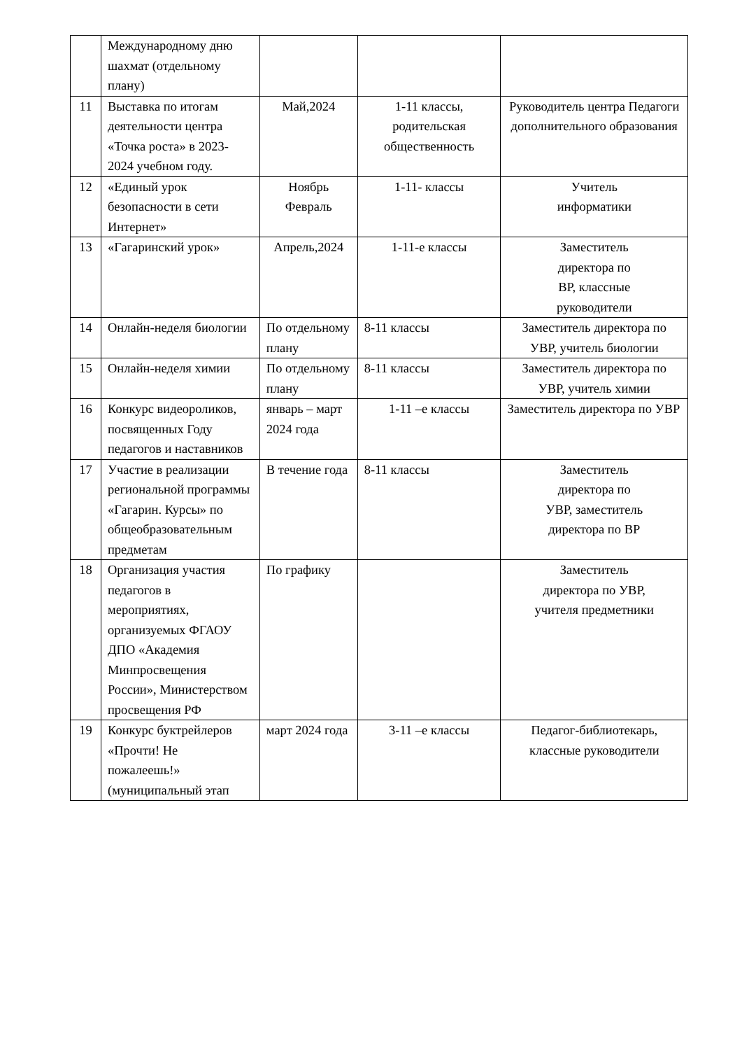| | Международному дню шахмат (отдельному плану) | | | |
| 11 | Выставка по итогам деятельности центра «Точка роста» в 2023-2024 учебном году. | Май,2024 | 1-11 классы, родительская общественность | Руководитель центра Педагоги дополнительного образования |
| 12 | «Единый урок безопасности в сети Интернет» | Ноябрь Февраль | 1-11- классы | Учитель информатики |
| 13 | «Гагаринский урок» | Апрель,2024 | 1-11-е классы | Заместитель директора по ВР, классные руководители |
| 14 | Онлайн-неделя биологии | По отдельному плану | 8-11 классы | Заместитель директора по УВР, учитель биологии |
| 15 | Онлайн-неделя химии | По отдельному плану | 8-11 классы | Заместитель директора по УВР, учитель химии |
| 16 | Конкурс видеороликов, посвященных Году педагогов и наставников | январь – март 2024 года | 1-11 –е классы | Заместитель директора по УВР |
| 17 | Участие в реализации региональной программы «Гагарин. Курсы» по общеобразовательным предметам | В течение года | 8-11 классы | Заместитель директора по УВР, заместитель директора по ВР |
| 18 | Организация участия педагогов в мероприятиях, организуемых ФГАОУ ДПО «Академия Минпросвещения России», Министерством просвещения РФ | По графику | | Заместитель директора по УВР, учителя предметники |
| 19 | Конкурс буктрейлеров «Прочти! Не пожалеешь!» (муниципальный этап | март 2024 года | 3-11 –е классы | Педагог-библиотекарь, классные руководители |